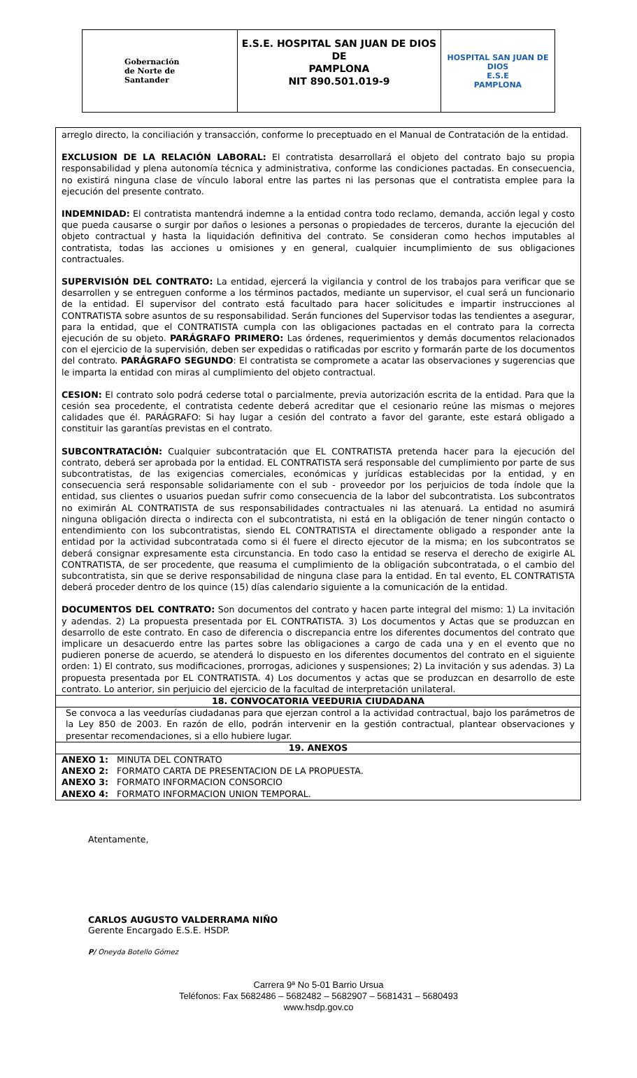| Gobernación de Norte de Santander | E.S.E. HOSPITAL SAN JUAN DE DIOS DE PAMPLONA NIT 890.501.019-9 | HOSPITAL SAN JUAN DE DIOS E.S.E PAMPLONA |
| arreglo directo, la conciliación y transacción, conforme lo preceptuado en el Manual de Contratación de la entidad. EXCLUSION DE LA RELACIÓN LABORAL: El contratista desarrollará el objeto del contrato bajo su propia responsabilidad y plena autonomía técnica y administrativa, conforme las condiciones pactadas. En consecuencia, no existirá ninguna clase de vínculo laboral entre las partes ni las personas que el contratista emplee para la ejecución del presente contrato. INDEMNIDAD: El contratista mantendrá indemne a la entidad contra todo reclamo, demanda, acción legal y costo que pueda causarse o surgir por daños o lesiones a personas o propiedades de terceros, durante la ejecución del objeto contractual y hasta la liquidación definitiva del contrato. Se consideran como hechos imputables al contratista, todas las acciones u omisiones y en general, cualquier incumplimiento de sus obligaciones contractuales. SUPERVISIÓN DEL CONTRATO: La entidad, ejercerá la vigilancia y control de los trabajos para verificar que se desarrollen y se entreguen conforme a los términos pactados, mediante un supervisor, el cual será un funcionario de la entidad. El supervisor del contrato está facultado para hacer solicitudes e impartir instrucciones al CONTRATISTA sobre asuntos de su responsabilidad. Serán funciones del Supervisor todas las tendientes a asegurar, para la entidad, que el CONTRATISTA cumpla con las obligaciones pactadas en el contrato para la correcta ejecución de su objeto. PARÁGRAFO PRIMERO: Las órdenes, requerimientos y demás documentos relacionados con el ejercicio de la supervisión, deben ser expedidas o ratificadas por escrito y formarán parte de los documentos del contrato. PARÁGRAFO SEGUNDO : El contratista se compromete a acatar las observaciones y sugerencias que le imparta la entidad con miras al cumplimiento del objeto contractual. CESION: El contrato solo podrá cederse total o parcialmente, previa autorización escrita de la entidad. Para que la cesión sea procedente, el contratista cedente deberá acreditar que el cesionario reúne las mismas o mejores calidades que él. PARÁGRAFO: Si hay lugar a cesión del contrato a favor del garante, este estará obligado a constituir las garantías previstas en el contrato. SUBCONTRATACIÓN: Cualquier subcontratación que EL CONTRATISTA pretenda hacer para la ejecución del contrato, deberá ser aprobada por la entidad. EL CONTRATISTA será responsable del cumplimiento por parte de sus subcontratistas, de las exigencias comerciales, económicas y jurídicas establecidas por la entidad, y en consecuencia será responsable solidariamente con el sub - proveedor por los perjuicios de toda índole que la entidad, sus clientes o usuarios puedan sufrir como consecuencia de la labor del subcontratista. Los subcontratos no eximirán AL CONTRATISTA de sus responsabilidades contractuales ni las atenuará. La entidad no asumirá ninguna obligación directa o indirecta con el subcontratista, ni está en la obligación de tener ningún contacto o entendimiento con los subcontratistas, siendo EL CONTRATISTA el directamente obligado a responder ante la entidad por la actividad subcontratada como si él fuere el directo ejecutor de la misma; en los subcontratos se deberá consignar expresamente esta circunstancia. En todo caso la entidad se reserva el derecho de exigirle AL CONTRATISTA, de ser procedente, que reasuma el cumplimiento de la obligación subcontratada, o el cambio del subcontratista, sin que se derive responsabilidad de ninguna clase para la entidad. En tal evento, EL CONTRATISTA deberá proceder dentro de los quince (15) días calendario siguiente a la comunicación de la entidad. DOCUMENTOS DEL CONTRATO: Son documentos del contrato y hacen parte integral del mismo: 1) La invitación y adendas. 2) La propuesta presentada por EL CONTRATISTA. 3) Los documentos y Actas que se produzcan en desarrollo de este contrato. En caso de diferencia o discrepancia entre los diferentes documentos del contrato que implicare un desacuerdo entre las partes sobre las obligaciones a cargo de cada una y en el evento que no pudieren ponerse de acuerdo, se atenderá lo dispuesto en los diferentes documentos del contrato en el siguiente orden: 1) El contrato, sus modificaciones, prorrogas, adiciones y suspensiones; 2) La invitación y sus adendas. 3) La propuesta presentada por EL CONTRATISTA. 4) Los documentos y actas que se produzcan en desarrollo de este contrato. Lo anterior, sin perjuicio del ejercicio de la facultad de interpretación unilateral. |
| 18. CONVOCATORIA VEEDURIA CIUDADANA |
| Se convoca a las veedurías ciudadanas para que ejerzan control a la actividad contractual, bajo los parámetros de la Ley 850 de 2003. En razón de ello, podrán intervenir en la gestión contractual, plantear observaciones y presentar recomendaciones, si a ello hubiere lugar. |
| 19. ANEXOS |
| ANEXO 1: MINUTA DEL CONTRATO ANEXO 2: FORMATO CARTA DE PRESENTACION DE LA PROPUESTA. ANEXO 3: FORMATO INFORMACION CONSORCIO ANEXO 4: FORMATO INFORMACION UNION TEMPORAL. |
Atentamente,
CARLOS AUGUSTO VALDERRAMA NIÑO
Gerente Encargado E.S.E. HSDP.
P/ Oneyda Botello Gómez
Carrera 9ª No 5-01 Barrio Ursua
Teléfonos: Fax 5682486 – 5682482 – 5682907 – 5681431 – 5680493
www.hsdp.gov.co